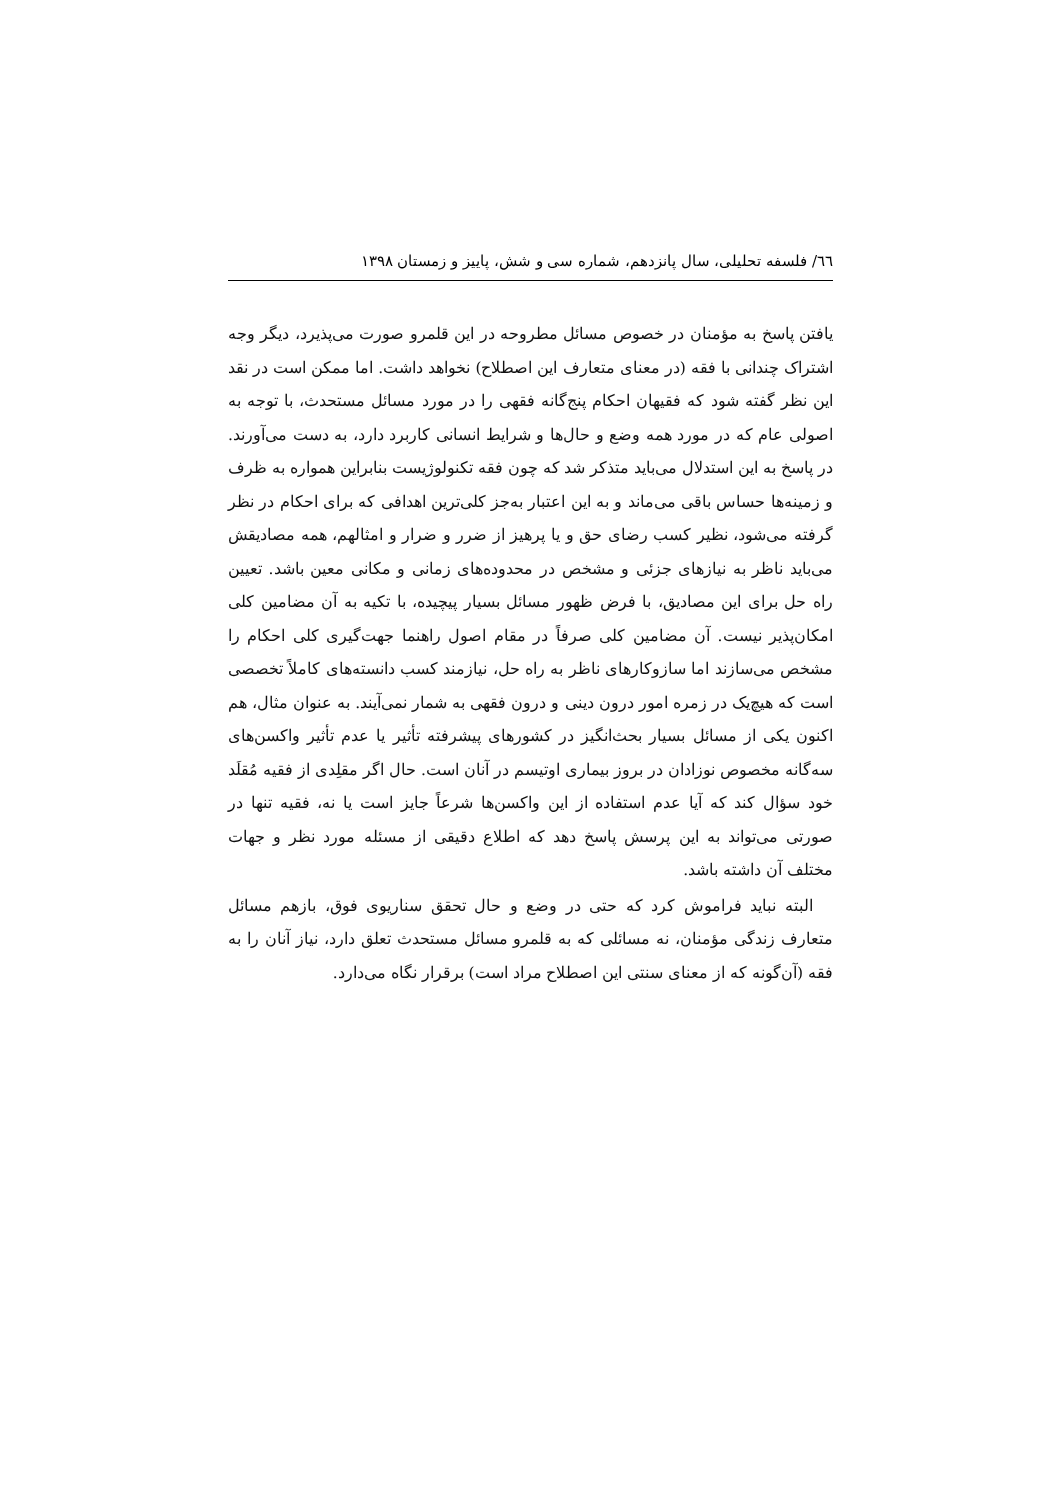٦٦/ فلسفه تحلیلی، سال پانزدهم، شماره سی و شش، پاییز و زمستان ۱۳۹۸
یافتن پاسخ به مؤمنان در خصوص مسائل مطروحه در این قلمرو صورت می‌پذیرد، دیگر وجه اشتراک چندانی با فقه (در معنای متعارف این اصطلاح) نخواهد داشت. اما ممکن است در نقد این نظر گفته شود که فقیهان احکام پنج‌گانه فقهی را در مورد مسائل مستحدث، با توجه به اصولی عام که در مورد همه وضع و حال‌ها و شرایط انسانی کاربرد دارد، به دست می‌آورند. در پاسخ به این استدلال می‌باید متذکر شد که چون فقه تکنولوژیست بنابراین همواره به ظرف و زمینه‌ها حساس باقی می‌ماند و به این اعتبار به‌جز کلی‌ترین اهدافی که برای احکام در نظر گرفته می‌شود، نظیر کسب رضای حق و یا پرهیز از ضرر و ضرار و امثالهم، همه مصادیقش می‌باید ناظر به نیازهای جزئی و مشخص در محدوده‌های زمانی و مکانی معین باشد. تعیین راه حل برای این مصادیق، با فرض ظهور مسائل بسیار پیچیده، با تکیه به آن مضامین کلی امکان‌پذیر نیست. آن مضامین کلی صرفاً در مقام اصول راهنما جهت‌گیری کلی احکام را مشخص می‌سازند اما سازوکارهای ناظر به راه حل، نیازمند کسب دانسته‌های کاملاً تخصصی است که هیچ‌یک در زمره امور درون دینی و درون فقهی به شمار نمی‌آیند. به عنوان مثال، هم اکنون یکی از مسائل بسیار بحث‌انگیز در کشورهای پیشرفته تأثیر یا عدم تأثیر واکسن‌های سه‌گانه مخصوص نوزادان در بروز بیماری اوتیسم در آنان است. حال اگر مقلِدی از فقیه مُقلَد خود سؤال کند که آیا عدم استفاده از این واکسن‌ها شرعاً جایز است یا نه، فقیه تنها در صورتی می‌تواند به این پرسش پاسخ دهد که اطلاع دقیقی از مسئله مورد نظر و جهات مختلف آن داشته باشد.
البته نباید فراموش کرد که حتی در وضع و حال تحقق سناریوی فوق، بازهم مسائل متعارف زندگی مؤمنان، نه مسائلی که به قلمرو مسائل مستحدث تعلق دارد، نیاز آنان را به فقه (آن‌گونه که از معنای سنتی این اصطلاح مراد است) برقرار نگاه می‌دارد.